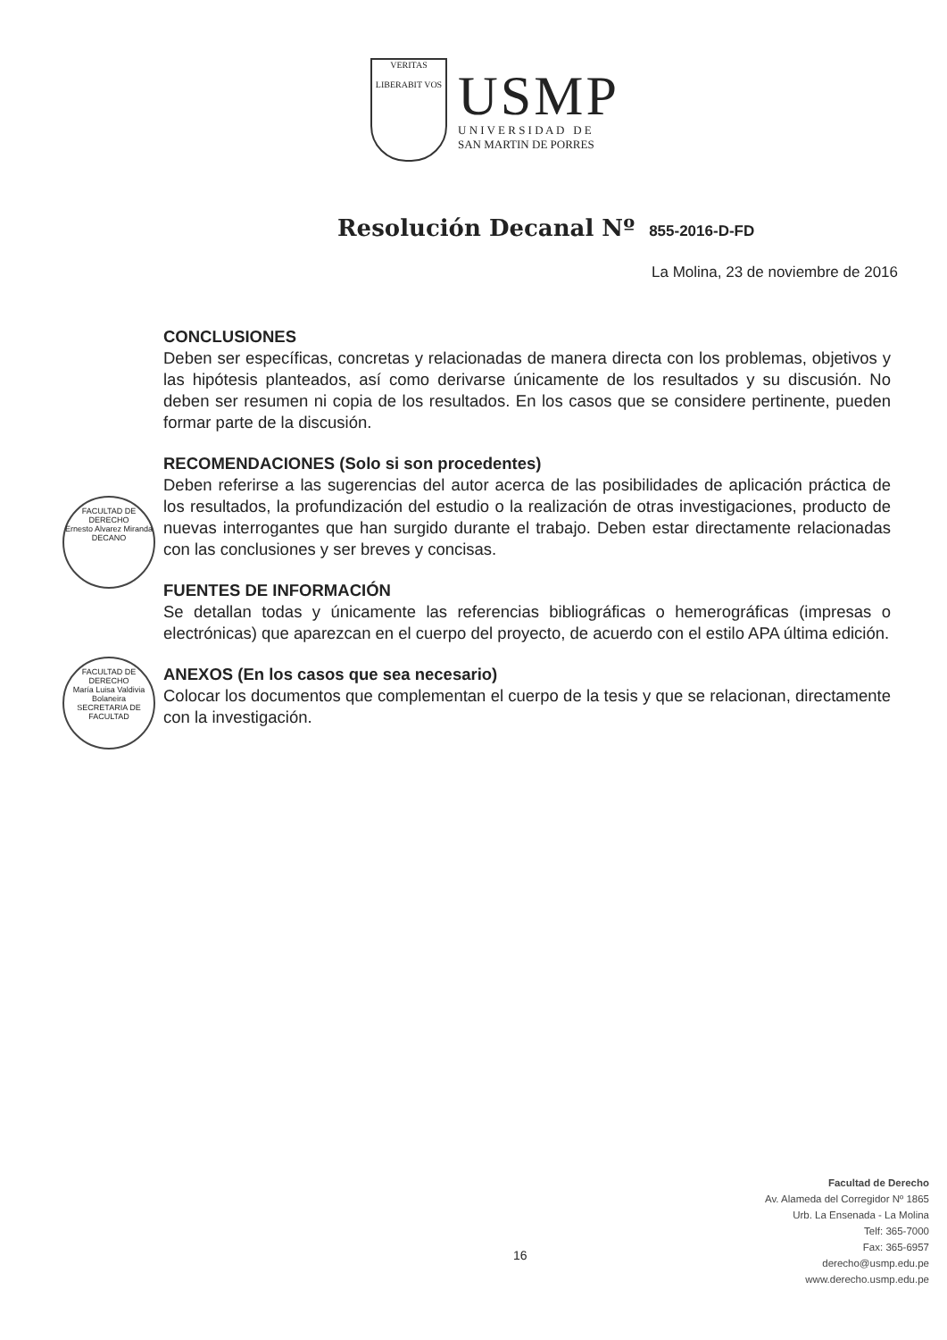VERITAS
LIBERABIT VOS
USMP
U N I V E R S I D A D D E
SAN MARTIN DE PORRES
Resolución Decanal Nº 855-2016-D-FD
La Molina, 23 de noviembre de 2016
FACULTAD DE DERECHO
Ernesto Alvarez Miranda
DECANO
FACULTAD DE DERECHO
María Luisa Valdivia Bolaneira
SECRETARIA DE FACULTAD
CONCLUSIONES
Deben ser específicas, concretas y relacionadas de manera directa con los problemas, objetivos y las hipótesis planteados, así como derivarse únicamente de los resultados y su discusión. No deben ser resumen ni copia de los resultados. En los casos que se considere pertinente, pueden formar parte de la discusión.
RECOMENDACIONES (Solo si son procedentes)
Deben referirse a las sugerencias del autor acerca de las posibilidades de aplicación práctica de los resultados, la profundización del estudio o la realización de otras investigaciones, producto de nuevas interrogantes que han surgido durante el trabajo. Deben estar directamente relacionadas con las conclusiones y ser breves y concisas.
FUENTES DE INFORMACIÓN
Se detallan todas y únicamente las referencias bibliográficas o hemerográficas (impresas o electrónicas) que aparezcan en el cuerpo del proyecto, de acuerdo con el estilo APA última edición.
ANEXOS (En los casos que sea necesario)
Colocar los documentos que complementan el cuerpo de la tesis y que se relacionan, directamente con la investigación.
16
Facultad de Derecho
Av. Alameda del Corregidor Nº 1865
Urb. La Ensenada - La Molina
Telf: 365-7000
Fax: 365-6957
derecho@usmp.edu.pe
www.derecho.usmp.edu.pe